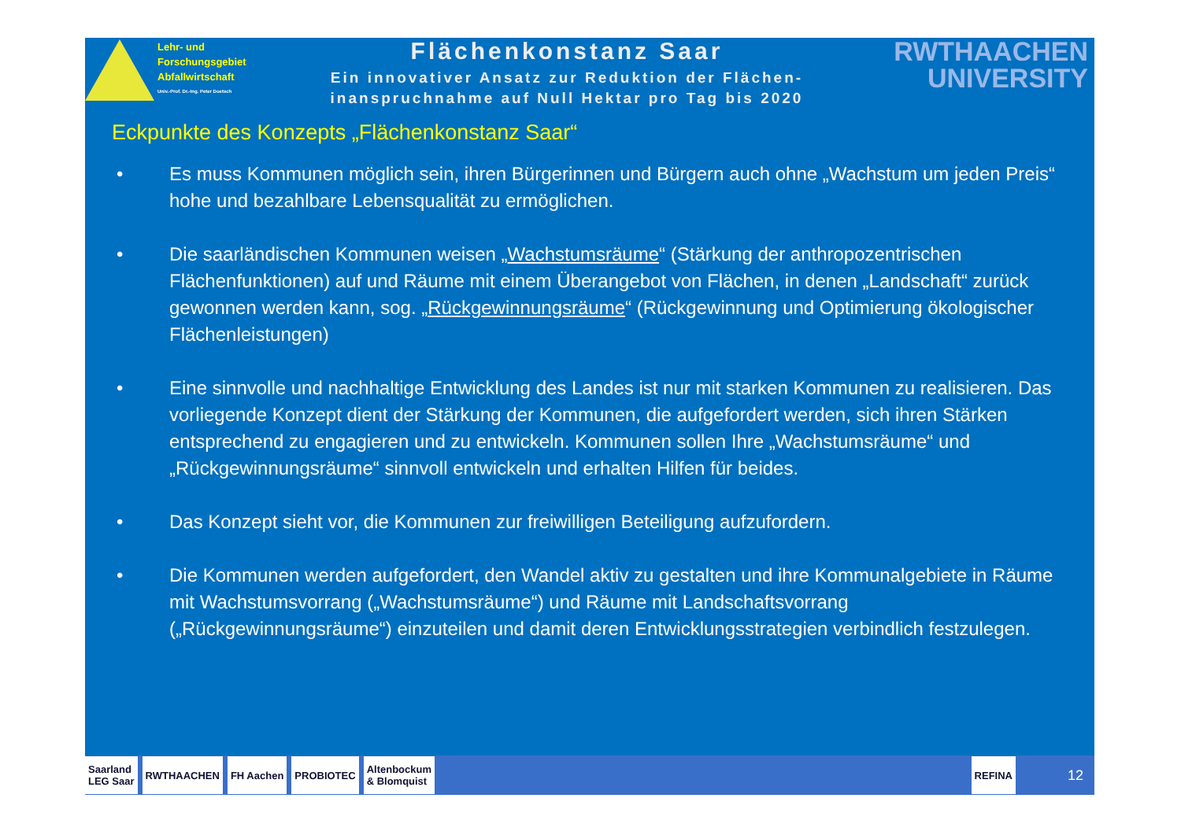Lehr- und
Forschungsgebiet
Abfallwirtschaft
Univ.-Prof. Dr.-Ing. Peter Doetsch
Flächenkonstanz Saar
Ein innovativer Ansatz zur Reduktion der Flächen-
inanspruchnahme auf Null Hektar pro Tag bis 2020
RWTHAACHEN
UNIVERSITY
Eckpunkte des Konzepts „Flächenkonstanz Saar“
• Es muss Kommunen möglich sein, ihren Bürgerinnen und Bürgern auch ohne „Wachstum um jeden Preis“ hohe und bezahlbare Lebensqualität zu ermöglichen.
• Die saarländischen Kommunen weisen „Wachstumsräume“ (Stärkung der anthropozentrischen Flächenfunktionen) auf und Räume mit einem Überangebot von Flächen, in denen „Landschaft“ zurück gewonnen werden kann, sog. „Rückgewinnungsräume“ (Rückgewinnung und Optimierung ökologischer Flächenleistungen)
• Eine sinnvolle und nachhaltige Entwicklung des Landes ist nur mit starken Kommunen zu realisieren. Das vorliegende Konzept dient der Stärkung der Kommunen, die aufgefordert werden, sich ihren Stärken entsprechend zu engagieren und zu entwickeln. Kommunen sollen Ihre „Wachstumsräume“ und „Rückgewinnungsräume“ sinnvoll entwickeln und erhalten Hilfen für beides.
• Das Konzept sieht vor, die Kommunen zur freiwilligen Beteiligung aufzufordern.
• Die Kommunen werden aufgefordert, den Wandel aktiv zu gestalten und ihre Kommunalgebiete in Räume mit Wachstumsvorrang („Wachstumsräume“) und Räume mit Landschaftsvorrang („Rückgewinnungsräume“) einzuteilen und damit deren Entwicklungsstrategien verbindlich festzulegen.
Saarland
LEG Saar
RWTHAACHEN FH Aachen PROBIOTEC
Altenbockum
& Blomquist
REFINA
12